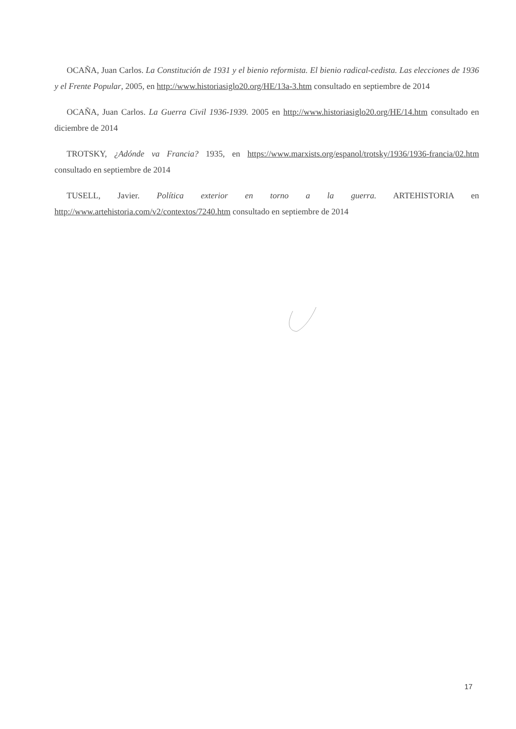OCAÑA, Juan Carlos. La Constitución de 1931 y el bienio reformista. El bienio radical-cedista. Las elecciones de 1936 y el Frente Popular, 2005, en http://www.historiasiglo20.org/HE/13a-3.htm consultado en septiembre de 2014
OCAÑA, Juan Carlos. La Guerra Civil 1936-1939. 2005 en http://www.historiasiglo20.org/HE/14.htm consultado en diciembre de 2014
TROTSKY, ¿Adónde va Francia? 1935, en https://www.marxists.org/espanol/trotsky/1936/1936-francia/02.htm consultado en septiembre de 2014
TUSELL, Javier. Política exterior en torno a la guerra. ARTEHISTORIA en http://www.artehistoria.com/v2/contextos/7240.htm consultado en septiembre de 2014
17